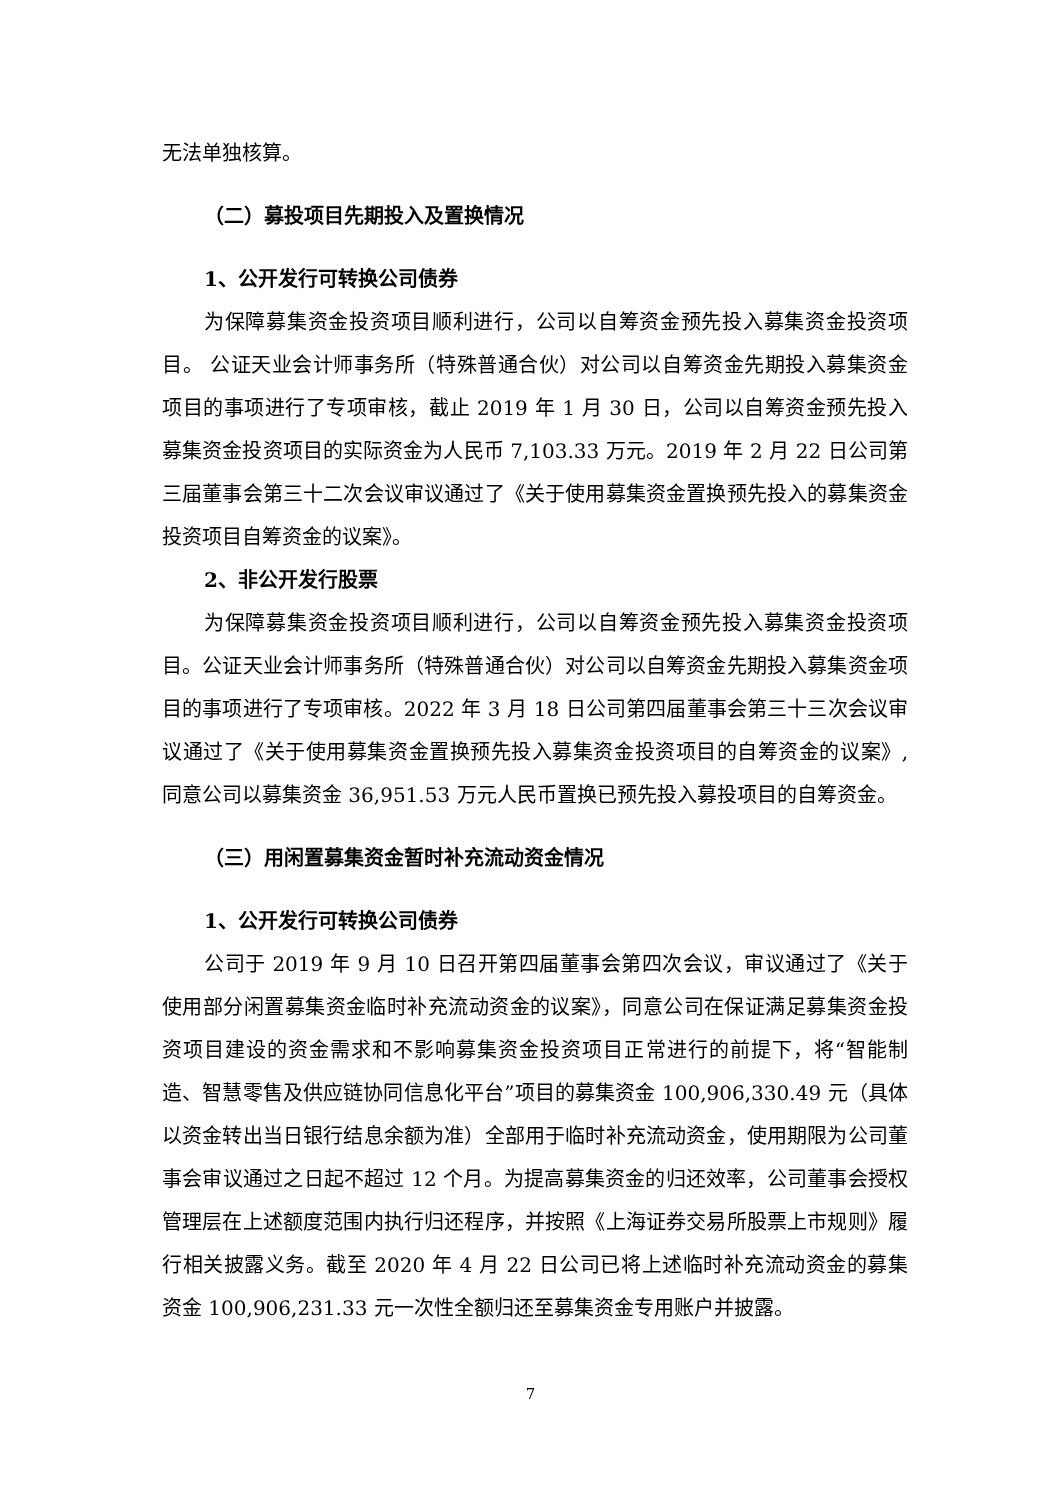无法单独核算。
（二）募投项目先期投入及置换情况
1、公开发行可转换公司债券
为保障募集资金投资项目顺利进行，公司以自筹资金预先投入募集资金投资项目。 公证天业会计师事务所（特殊普通合伙）对公司以自筹资金先期投入募集资金项目的事项进行了专项审核，截止 2019 年 1 月 30 日，公司以自筹资金预先投入募集资金投资项目的实际资金为人民币 7,103.33 万元。2019 年 2 月 22 日公司第三届董事会第三十二次会议审议通过了《关于使用募集资金置换预先投入的募集资金投资项目自筹资金的议案》。
2、非公开发行股票
为保障募集资金投资项目顺利进行，公司以自筹资金预先投入募集资金投资项目。公证天业会计师事务所（特殊普通合伙）对公司以自筹资金先期投入募集资金项目的事项进行了专项审核。2022 年 3 月 18 日公司第四届董事会第三十三次会议审议通过了《关于使用募集资金置换预先投入募集资金投资项目的自筹资金的议案》,同意公司以募集资金 36,951.53 万元人民币置换已预先投入募投项目的自筹资金。
（三）用闲置募集资金暂时补充流动资金情况
1、公开发行可转换公司债券
公司于 2019 年 9 月 10 日召开第四届董事会第四次会议，审议通过了《关于使用部分闲置募集资金临时补充流动资金的议案》，同意公司在保证满足募集资金投资项目建设的资金需求和不影响募集资金投资项目正常进行的前提下，将“智能制造、智慧零售及供应链协同信息化平台”项目的募集资金 100,906,330.49 元（具体以资金转出当日银行结息余额为准）全部用于临时补充流动资金，使用期限为公司董事会审议通过之日起不超过 12 个月。为提高募集资金的归还效率，公司董事会授权管理层在上述额度范围内执行归还程序，并按照《上海证券交易所股票上市规则》履行相关披露义务。截至 2020 年 4 月 22 日公司已将上述临时补充流动资金的募集资金 100,906,231.33 元一次性全额归还至募集资金专用账户并披露。
7